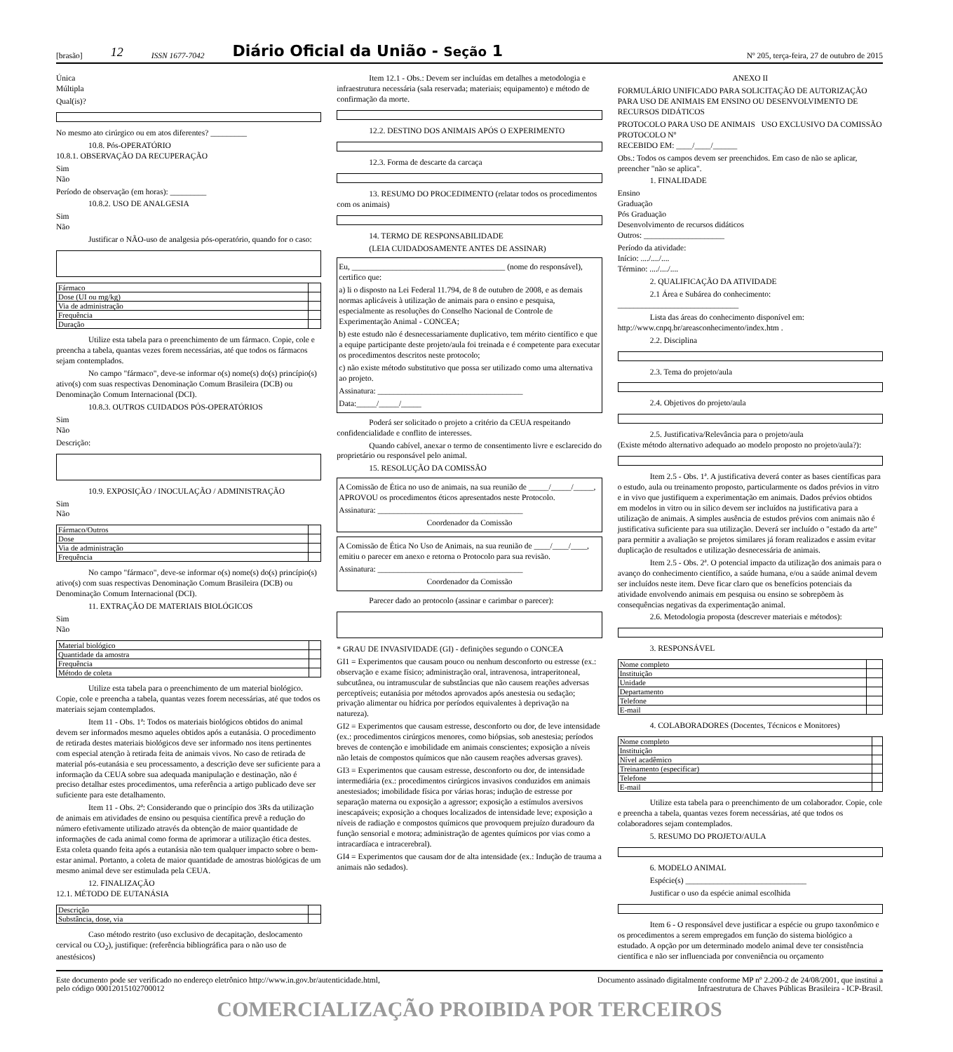[brasão] 12 ISSN 1677-7042 Diário Oficial da União - Seção 1 Nº 205, terça-feira, 27 de outubro de 2015
Única
Múltipla
Qual(is)?
No mesmo ato cirúrgico ou em atos diferentes? _________
10.8. Pós-OPERATÓRIO
10.8.1. OBSERVAÇÃO DA RECUPERAÇÃO
Sim
Não
Período de observação (em horas): _________
10.8.2. USO DE ANALGESIA
Sim
Não
Justificar o NÃO-uso de analgesia pós-operatório, quando for o caso:
| Fármaco | |
| Dose (UI ou mg/kg) | |
| Via de administração | |
| Frequência | |
| Duração | |
Utilize esta tabela para o preenchimento de um fármaco. Copie, cole e preencha a tabela, quantas vezes forem necessárias, até que todos os fármacos sejam contemplados.
No campo "fármaco", deve-se informar o(s) nome(s) do(s) princípio(s) ativo(s) com suas respectivas Denominação Comum Brasileira (DCB) ou Denominação Comum Internacional (DCI).
10.8.3. OUTROS CUIDADOS PÓS-OPERATÓRIOS
Sim
Não
Descrição:
10.9. EXPOSIÇÃO / INOCULAÇÃO / ADMINISTRAÇÃO
Sim
Não
| Fármaco/Outros | |
| Dose | |
| Via de administração | |
| Frequência | |
No campo "fármaco", deve-se informar o(s) nome(s) do(s) princípio(s) ativo(s) com suas respectivas Denominação Comum Brasileira (DCB) ou Denominação Comum Internacional (DCI).
11. EXTRAÇÃO DE MATERIAIS BIOLÓGICOS
Sim
Não
| Material biológico | |
| Quantidade da amostra | |
| Frequência | |
| Método de coleta | |
Utilize esta tabela para o preenchimento de um material biológico. Copie, cole e preencha a tabela, quantas vezes forem necessárias, até que todos os materiais sejam contemplados.
Item 11 - Obs. 1ª: Todos os materiais biológicos obtidos do animal devem ser informados mesmo aqueles obtidos após a eutanásia. O procedimento de retirada destes materiais biológicos deve ser informado nos itens pertinentes com especial atenção à retirada feita de animais vivos. No caso de retirada de material pós-eutanásia e seu processamento, a descrição deve ser suficiente para a informação da CEUA sobre sua adequada manipulação e destinação, não é preciso detalhar estes procedimentos, uma referência a artigo publicado deve ser suficiente para este detalhamento.
Item 11 - Obs. 2ª: Considerando que o princípio dos 3Rs da utilização de animais em atividades de ensino ou pesquisa científica prevê a redução do número efetivamente utilizado através da obtenção de maior quantidade de informações de cada animal como forma de aprimorar a utilização ética destes. Esta coleta quando feita após a eutanásia não tem qualquer impacto sobre o bem-estar animal. Portanto, a coleta de maior quantidade de amostras biológicas de um mesmo animal deve ser estimulada pela CEUA.
12. FINALIZAÇÃO
12.1. MÉTODO DE EUTANÁSIA
| Descrição | |
| Substância, dose, via | |
Caso método restrito (uso exclusivo de decapitação, deslocamento cervical ou CO<sub>2</sub>), justifique: (referência bibliográfica para o não uso de anestésicos)
Item 12.1 - Obs.: Devem ser incluídas em detalhes a metodologia e infraestrutura necessária (sala reservada; materiais; equipamento) e método de confirmação da morte.
12.2. DESTINO DOS ANIMAIS APÓS O EXPERIMENTO
12.3. Forma de descarte da carcaça
13. RESUMO DO PROCEDIMENTO (relatar todos os procedimentos com os animais)
14. TERMO DE RESPONSABILIDADE
(LEIA CUIDADOSAMENTE ANTES DE ASSINAR)
Eu, ______________________________________ (nome do responsável), certifico que:
a) li o disposto na Lei Federal 11.794, de 8 de outubro de 2008, e as demais normas aplicáveis à utilização de animais para o ensino e pesquisa, especialmente as resoluções do Conselho Nacional de Controle de Experimentação Animal - CONCEA;
b) este estudo não é desnecessariamente duplicativo, tem mérito científico e que a equipe participante deste projeto/aula foi treinada e é competente para executar os procedimentos descritos neste protocolo;
c) não existe método substitutivo que possa ser utilizado como uma alternativa ao projeto.
Assinatura: ____________________________________
Data:_____/_____/_____
Poderá ser solicitado o projeto a critério da CEUA respeitando confidencialidade e conflito de interesses.
Quando cabível, anexar o termo de consentimento livre e esclarecido do proprietário ou responsável pelo animal.
15. RESOLUÇÃO DA COMISSÃO
A Comissão de Ética no uso de animais, na sua reunião de _____/_____/_____, APROVOU os procedimentos éticos apresentados neste Protocolo.
Assinatura: ____________________________________
Coordenador da Comissão
A Comissão de Ética No Uso de Animais, na sua reunião de ____/____/____, emitiu o parecer em anexo e retorna o Protocolo para sua revisão.
Assinatura: ____________________________________
Coordenador da Comissão
Parecer dado ao protocolo (assinar e carimbar o parecer):
* GRAU DE INVASIVIDADE (GI) - definições segundo o CONCEA
GI1 = Experimentos que causam pouco ou nenhum desconforto ou estresse (ex.: observação e exame físico; administração oral, intravenosa, intraperitoneal, subcutânea, ou intramuscular de substâncias que não causem reações adversas perceptíveis; eutanásia por métodos aprovados após anestesia ou sedação; privação alimentar ou hídrica por períodos equivalentes à deprivação na natureza).
GI2 = Experimentos que causam estresse, desconforto ou dor, de leve intensidade (ex.: procedimentos cirúrgicos menores, como biópsias, sob anestesia; períodos breves de contenção e imobilidade em animais conscientes; exposição a níveis não letais de compostos químicos que não causem reações adversas graves).
GI3 = Experimentos que causam estresse, desconforto ou dor, de intensidade intermediária (ex.: procedimentos cirúrgicos invasivos conduzidos em animais anestesiados; imobilidade física por várias horas; indução de estresse por separação materna ou exposição a agressor; exposição a estímulos aversivos inescapáveis; exposição a choques localizados de intensidade leve; exposição a níveis de radiação e compostos químicos que provoquem prejuízo duradouro da função sensorial e motora; administração de agentes químicos por vias como a intracardíaca e intracerebral).
GI4 = Experimentos que causam dor de alta intensidade (ex.: Indução de trauma a animais não sedados).
ANEXO II
FORMULÁRIO UNIFICADO PARA SOLICITAÇÃO DE AUTORIZAÇÃO PARA USO DE ANIMAIS EM ENSINO OU DESENVOLVIMENTO DE RECURSOS DIDÁTICOS
PROTOCOLO PARA USO DE ANIMAIS USO EXCLUSIVO DA COMISSÃO
PROTOCOLO Nº
RECEBIDO EM: ____/____/______
Obs.: Todos os campos devem ser preenchidos. Em caso de não se aplicar, preencher "não se aplica".
1. FINALIDADE
Ensino
Graduação
Pós Graduação
Desenvolvimento de recursos didáticos
Outros: ____________________
Período da atividade:
Início: ..../..../....
Término: ..../..../....
2. QUALIFICAÇÃO DA ATIVIDADE
2.1 Área e Subárea do conhecimento: ______________________________
Lista das áreas do conhecimento disponível em: http://www.cnpq.br/areasconhecimento/index.htm .
2.2. Disciplina
2.3. Tema do projeto/aula
2.4. Objetivos do projeto/aula
2.5. Justificativa/Relevância para o projeto/aula
(Existe método alternativo adequado ao modelo proposto no projeto/aula?):
Item 2.5 - Obs. 1ª. A justificativa deverá conter as bases científicas para o estudo, aula ou treinamento proposto, particularmente os dados prévios in vitro e in vivo que justifiquem a experimentação em animais. Dados prévios obtidos em modelos in vitro ou in silico devem ser incluídos na justificativa para a utilização de animais. A simples ausência de estudos prévios com animais não é justificativa suficiente para sua utilização. Deverá ser incluído o "estado da arte" para permitir a avaliação se projetos similares já foram realizados e assim evitar duplicação de resultados e utilização desnecessária de animais.
Item 2.5 - Obs. 2ª. O potencial impacto da utilização dos animais para o avanço do conhecimento científico, a saúde humana, e/ou a saúde animal devem ser incluídos neste item. Deve ficar claro que os benefícios potenciais da atividade envolvendo animais em pesquisa ou ensino se sobrepõem às consequências negativas da experimentação animal.
2.6. Metodologia proposta (descrever materiais e métodos):
3. RESPONSÁVEL
| Nome completo | |
| Instituição | |
| Unidade | |
| Departamento | |
| Telefone | |
| E-mail | |
4. COLABORADORES (Docentes, Técnicos e Monitores)
| Nome completo | |
| Instituição | |
| Nível acadêmico | |
| Treinamento (especificar) | |
| Telefone | |
| E-mail | |
Utilize esta tabela para o preenchimento de um colaborador. Copie, cole e preencha a tabela, quantas vezes forem necessárias, até que todos os colaboradores sejam contemplados.
5. RESUMO DO PROJETO/AULA
6. MODELO ANIMAL
Espécie(s) ______________________________
Justificar o uso da espécie animal escolhida
Item 6 - O responsável deve justificar a espécie ou grupo taxonômico e os procedimentos a serem empregados em função do sistema biológico a estudado. A opção por um determinado modelo animal deve ter consistência científica e não ser influenciada por conveniência ou orçamento
Este documento pode ser verificado no endereço eletrônico http://www.in.gov.br/autenticidade.html,
pelo código 00012015102700012 Documento assinado digitalmente conforme MP nº 2.200-2 de 24/08/2001, que institui a
Infraestrutura de Chaves Públicas Brasileira - ICP-Brasil.
COMERCIALIZAÇÃO PROIBIDA POR TERCEIROS